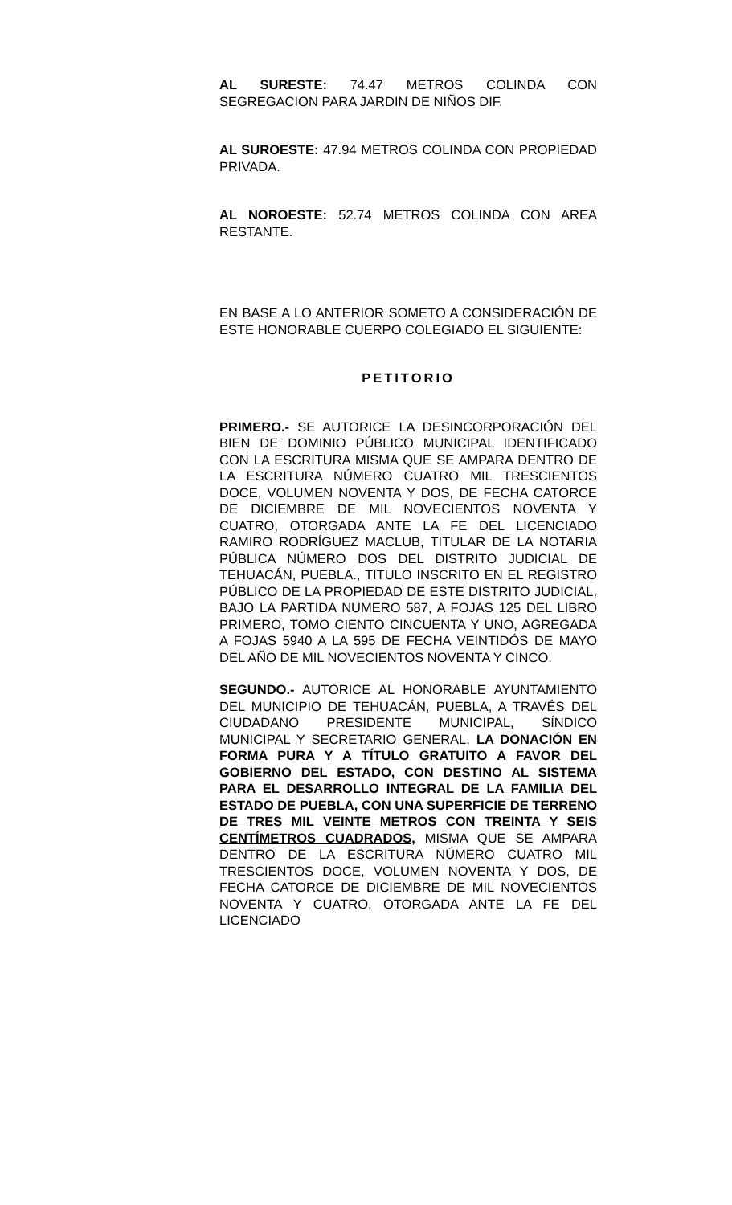AL SURESTE: 74.47 METROS COLINDA CON SEGREGACION PARA JARDIN DE NIÑOS DIF.
AL SUROESTE: 47.94 METROS COLINDA CON PROPIEDAD PRIVADA.
AL NOROESTE: 52.74 METROS COLINDA CON AREA RESTANTE.
EN BASE A LO ANTERIOR SOMETO A CONSIDERACIÓN DE ESTE HONORABLE CUERPO COLEGIADO EL SIGUIENTE:
PETITORIO
PRIMERO.- SE AUTORICE LA DESINCORPORACIÓN DEL BIEN DE DOMINIO PÚBLICO MUNICIPAL IDENTIFICADO CON LA ESCRITURA MISMA QUE SE AMPARA DENTRO DE LA ESCRITURA NÚMERO CUATRO MIL TRESCIENTOS DOCE, VOLUMEN NOVENTA Y DOS, DE FECHA CATORCE DE DICIEMBRE DE MIL NOVECIENTOS NOVENTA Y CUATRO, OTORGADA ANTE LA FE DEL LICENCIADO RAMIRO RODRÍGUEZ MACLUB, TITULAR DE LA NOTARIA PÚBLICA NÚMERO DOS DEL DISTRITO JUDICIAL DE TEHUACÁN, PUEBLA., TITULO INSCRITO EN EL REGISTRO PÚBLICO DE LA PROPIEDAD DE ESTE DISTRITO JUDICIAL, BAJO LA PARTIDA NUMERO 587, A FOJAS 125 DEL LIBRO PRIMERO, TOMO CIENTO CINCUENTA Y UNO, AGREGADA A FOJAS 5940 A LA 595 DE FECHA VEINTIDÓS DE MAYO DEL AÑO DE MIL NOVECIENTOS NOVENTA Y CINCO.
SEGUNDO.- AUTORICE AL HONORABLE AYUNTAMIENTO DEL MUNICIPIO DE TEHUACÁN, PUEBLA, A TRAVÉS DEL CIUDADANO PRESIDENTE MUNICIPAL, SÍNDICO MUNICIPAL Y SECRETARIO GENERAL, LA DONACIÓN EN FORMA PURA Y A TÍTULO GRATUITO A FAVOR DEL GOBIERNO DEL ESTADO, CON DESTINO AL SISTEMA PARA EL DESARROLLO INTEGRAL DE LA FAMILIA DEL ESTADO DE PUEBLA, CON UNA SUPERFICIE DE TERRENO DE TRES MIL VEINTE METROS CON TREINTA Y SEIS CENTÍMETROS CUADRADOS, MISMA QUE SE AMPARA DENTRO DE LA ESCRITURA NÚMERO CUATRO MIL TRESCIENTOS DOCE, VOLUMEN NOVENTA Y DOS, DE FECHA CATORCE DE DICIEMBRE DE MIL NOVECIENTOS NOVENTA Y CUATRO, OTORGADA ANTE LA FE DEL LICENCIADO